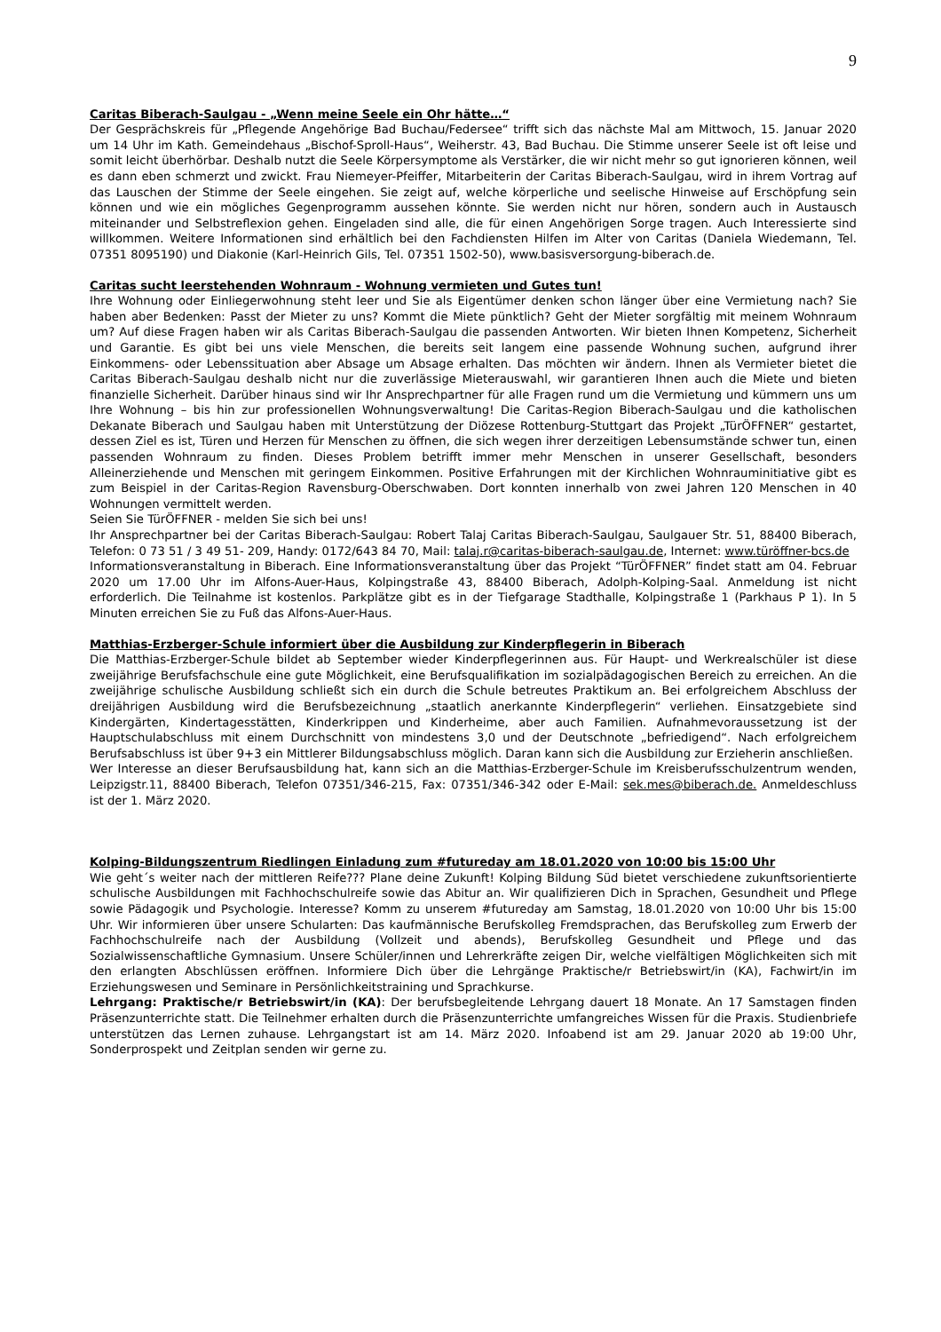9
Caritas Biberach-Saulgau - „Wenn meine Seele ein Ohr hätte…“
Der Gesprächskreis für „Pflegende Angehörige Bad Buchau/Federsee“ trifft sich das nächste Mal am Mittwoch, 15. Januar 2020 um 14 Uhr im Kath. Gemeindehaus „Bischof-Sproll-Haus“, Weiherstr. 43, Bad Buchau. Die Stimme unserer Seele ist oft leise und somit leicht überhörbar. Deshalb nutzt die Seele Körpersymptome als Verstärker, die wir nicht mehr so gut ignorieren können, weil es dann eben schmerzt und zwickt. Frau Niemeyer-Pfeiffer, Mitarbeiterin der Caritas Biberach-Saulgau, wird in ihrem Vortrag auf das Lauschen der Stimme der Seele eingehen. Sie zeigt auf, welche körperliche und seelische Hinweise auf Erschöpfung sein können und wie ein mögliches Gegenprogramm aussehen könnte. Sie werden nicht nur hören, sondern auch in Austausch miteinander und Selbstreflexion gehen. Eingeladen sind alle, die für einen Angehörigen Sorge tragen. Auch Interessierte sind willkommen. Weitere Informationen sind erhältlich bei den Fachdiensten Hilfen im Alter von Caritas (Daniela Wiedemann, Tel. 07351 8095190) und Diakonie (Karl-Heinrich Gils, Tel. 07351 1502-50), www.basisversorgung-biberach.de.
Caritas sucht leerstehenden Wohnraum - Wohnung vermieten und Gutes tun!
Ihre Wohnung oder Einliegerwohnung steht leer und Sie als Eigentümer denken schon länger über eine Vermietung nach? Sie haben aber Bedenken: Passt der Mieter zu uns? Kommt die Miete pünktlich? Geht der Mieter sorgfältig mit meinem Wohnraum um? Auf diese Fragen haben wir als Caritas Biberach-Saulgau die passenden Antworten. Wir bieten Ihnen Kompetenz, Sicherheit und Garantie. Es gibt bei uns viele Menschen, die bereits seit langem eine passende Wohnung suchen, aufgrund ihrer Einkommens- oder Lebenssituation aber Absage um Absage erhalten. Das möchten wir ändern. Ihnen als Vermieter bietet die Caritas Biberach-Saulgau deshalb nicht nur die zuverlässige Mieterauswahl, wir garantieren Ihnen auch die Miete und bieten finanzielle Sicherheit. Darüber hinaus sind wir Ihr Ansprechpartner für alle Fragen rund um die Vermietung und kümmern uns um Ihre Wohnung – bis hin zur professionellen Wohnungsverwaltung! Die Caritas-Region Biberach-Saulgau und die katholischen Dekanate Biberach und Saulgau haben mit Unterstützung der Diözese Rottenburg-Stuttgart das Projekt „TürÖFFNER“ gestartet, dessen Ziel es ist, Türen und Herzen für Menschen zu öffnen, die sich wegen ihrer derzeitigen Lebensumstände schwer tun, einen passenden Wohnraum zu finden. Dieses Problem betrifft immer mehr Menschen in unserer Gesellschaft, besonders Alleinerziehende und Menschen mit geringem Einkommen. Positive Erfahrungen mit der Kirchlichen Wohnrauminitiative gibt es zum Beispiel in der Caritas-Region Ravensburg-Oberschwaben. Dort konnten innerhalb von zwei Jahren 120 Menschen in 40 Wohnungen vermittelt werden.
Seien Sie TürÖFFNER - melden Sie sich bei uns!
Ihr Ansprechpartner bei der Caritas Biberach-Saulgau: Robert Talaj Caritas Biberach-Saulgau, Saulgauer Str. 51, 88400 Biberach, Telefon: 0 73 51 / 3 49 51- 209, Handy: 0172/643 84 70, Mail: talaj.r@caritas-biberach-saulgau.de, Internet: www.türöffner-bcs.de
Informationsveranstaltung in Biberach. Eine Informationsveranstaltung über das Projekt “TürÖFFNER” findet statt am 04. Februar 2020 um 17.00 Uhr im Alfons-Auer-Haus, Kolpingstraße 43, 88400 Biberach, Adolph-Kolping-Saal. Anmeldung ist nicht erforderlich. Die Teilnahme ist kostenlos. Parkplätze gibt es in der Tiefgarage Stadthalle, Kolpingstraße 1 (Parkhaus P 1). In 5 Minuten erreichen Sie zu Fuß das Alfons-Auer-Haus.
Matthias-Erzberger-Schule informiert über die Ausbildung zur Kinderpflegerin in Biberach
Die Matthias-Erzberger-Schule bildet ab September wieder Kinderpflegerinnen aus. Für Haupt- und Werkrealschüler ist diese zweijährige Berufsfachschule eine gute Möglichkeit, eine Berufsqualifikation im sozialpädagogischen Bereich zu erreichen. An die zweijährige schulische Ausbildung schließt sich ein durch die Schule betreutes Praktikum an. Bei erfolgreichem Abschluss der dreijährigen Ausbildung wird die Berufsbezeichnung „staatlich anerkannte Kinderpflegerin“ verliehen. Einsatzgebiete sind Kindergärten, Kindertagesstätten, Kinderkrippen und Kinderheime, aber auch Familien. Aufnahmevoraussetzung ist der Hauptschulabschluss mit einem Durchschnitt von mindestens 3,0 und der Deutschnote „befriedigend“. Nach erfolgreichem Berufsabschluss ist über 9+3 ein Mittlerer Bildungsabschluss möglich. Daran kann sich die Ausbildung zur Erzieherin anschließen.
Wer Interesse an dieser Berufsausbildung hat, kann sich an die Matthias-Erzberger-Schule im Kreisberufsschulzentrum wenden, Leipzigstr.11, 88400 Biberach, Telefon 07351/346-215, Fax: 07351/346-342 oder E-Mail: sek.mes@biberach.de. Anmeldeschluss ist der 1. März 2020.
Kolping-Bildungszentrum Riedlingen Einladung zum #futureday am 18.01.2020 von 10:00 bis 15:00 Uhr
Wie geht´s weiter nach der mittleren Reife??? Plane deine Zukunft! Kolping Bildung Süd bietet verschiedene zukunftsorientierte schulische Ausbildungen mit Fachhochschulreife sowie das Abitur an. Wir qualifizieren Dich in Sprachen, Gesundheit und Pflege sowie Pädagogik und Psychologie. Interesse? Komm zu unserem #futureday am Samstag, 18.01.2020 von 10:00 Uhr bis 15:00 Uhr. Wir informieren über unsere Schularten: Das kaufmännische Berufskolleg Fremdsprachen, das Berufskolleg zum Erwerb der Fachhochschulreife nach der Ausbildung (Vollzeit und abends), Berufskolleg Gesundheit und Pflege und das Sozialwissenschaftliche Gymnasium. Unsere Schüler/innen und Lehrerkräfte zeigen Dir, welche vielfältigen Möglichkeiten sich mit den erlangten Abschlüssen eröffnen. Informiere Dich über die Lehrgänge Praktische/r Betriebswirt/in (KA), Fachwirt/in im Erziehungswesen und Seminare in Persönlichkeitstraining und Sprachkurse.
Lehrgang: Praktische/r Betriebswirt/in (KA): Der berufsbegleitende Lehrgang dauert 18 Monate. An 17 Samstagen finden Präsenzunterrichte statt. Die Teilnehmer erhalten durch die Präsenzunterrichte umfangreiches Wissen für die Praxis. Studienbriefe unterstützen das Lernen zuhause. Lehrgangstart ist am 14. März 2020. Infoabend ist am 29. Januar 2020 ab 19:00 Uhr, Sonderprospekt und Zeitplan senden wir gerne zu.